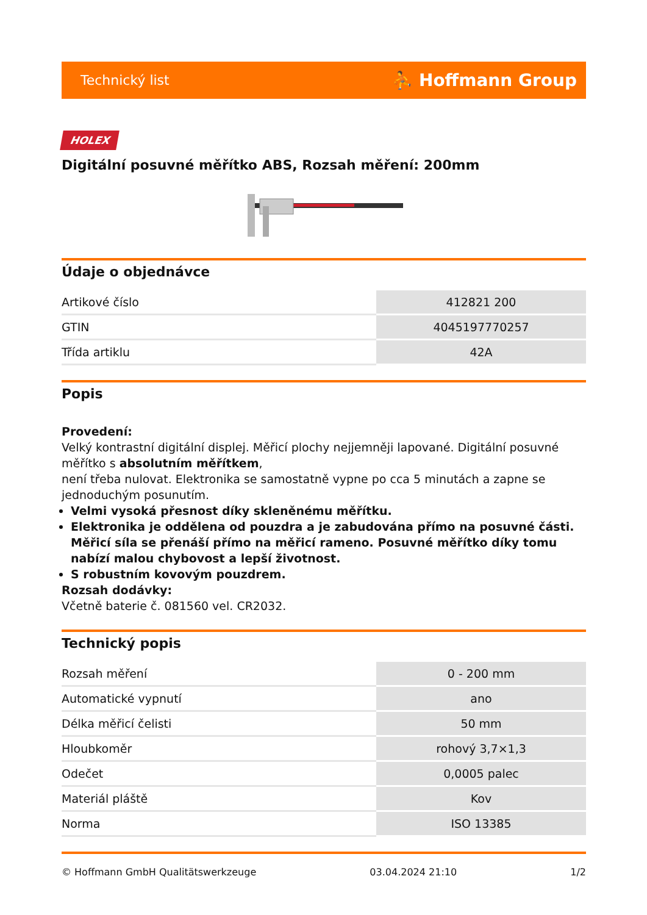Technický list ⛹ Hoffmann Group
HOLEX
Digitální posuvné měřítko ABS, Rozsah měření: 200mm
Údaje o objednávce
| Artikové číslo | 412821 200 |
| GTIN | 4045197770257 |
| Třída artiklu | 42A |
Popis
Provedení:
Velký kontrastní digitální displej. Měřicí plochy nejjemněji lapované. Digitální posuvné měřítko s absolutním měřítkem,
není třeba nulovat. Elektronika se samostatně vypne po cca 5 minutách a zapne se jednoduchým posunutím.
Velmi vysoká přesnost díky skleněnému měřítku.
Elektronika je oddělena od pouzdra a je zabudována přímo na posuvné části. Měřicí síla se přenáší přímo na měřicí rameno. Posuvné měřítko díky tomu nabízí malou chybovost a lepší životnost.
S robustním kovovým pouzdrem.
Rozsah dodávky:
Včetně baterie č. 081560 vel. CR2032.
Technický popis
| Rozsah měření | 0 - 200 mm |
| Automatické vypnutí | ano |
| Délka měřicí čelisti | 50 mm |
| Hloubkoměr | rohový 3,7×1,3 |
| Odečet | 0,0005 palec |
| Materiál pláště | Kov |
| Norma | ISO 13385 |
© Hoffmann GmbH Qualitätswerkzeuge 03.04.2024 21:10 1/2